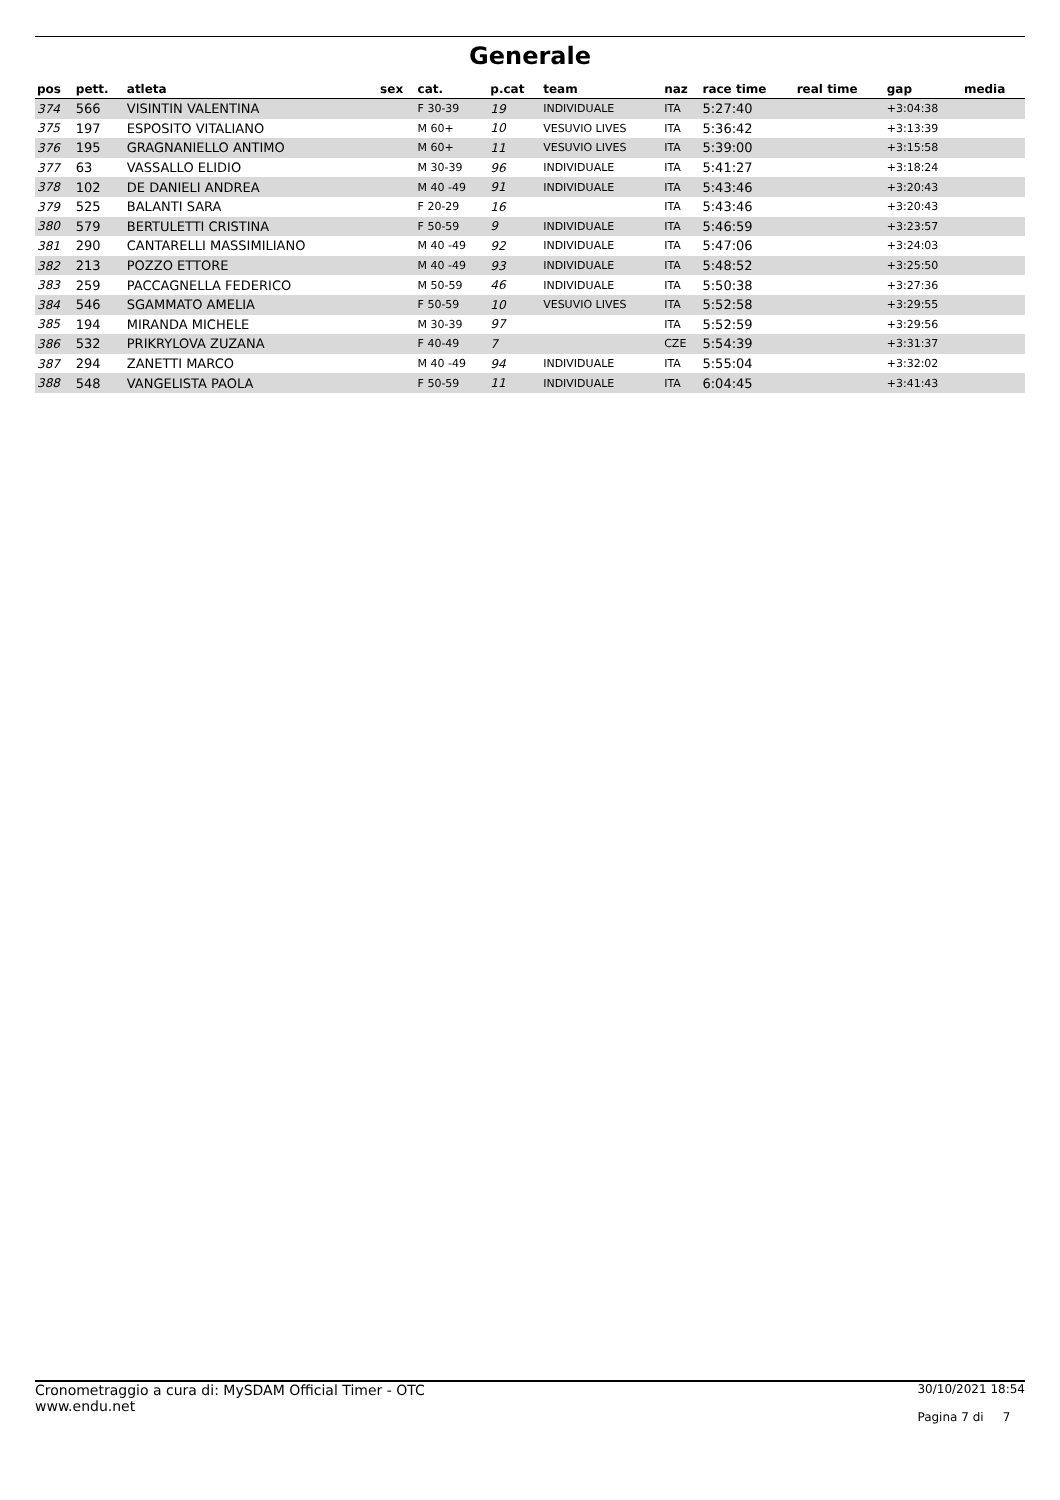Generale
| pos | pett. | atleta | sex | cat. | p.cat | team | naz | race time | real time | gap | media |
| --- | --- | --- | --- | --- | --- | --- | --- | --- | --- | --- | --- |
| 374 | 566 | VISINTIN VALENTINA | | F 30-39 | 19 | INDIVIDUALE | ITA | 5:27:40 | | +3:04:38 | |
| 375 | 197 | ESPOSITO VITALIANO | | M 60+ | 10 | VESUVIO LIVES | ITA | 5:36:42 | | +3:13:39 | |
| 376 | 195 | GRAGNANIELLO ANTIMO | | M 60+ | 11 | VESUVIO LIVES | ITA | 5:39:00 | | +3:15:58 | |
| 377 | 63 | VASSALLO ELIDIO | | M 30-39 | 96 | INDIVIDUALE | ITA | 5:41:27 | | +3:18:24 | |
| 378 | 102 | DE DANIELI ANDREA | | M 40 -49 | 91 | INDIVIDUALE | ITA | 5:43:46 | | +3:20:43 | |
| 379 | 525 | BALANTI SARA | | F 20-29 | 16 | | ITA | 5:43:46 | | +3:20:43 | |
| 380 | 579 | BERTULETTI CRISTINA | | F 50-59 | 9 | INDIVIDUALE | ITA | 5:46:59 | | +3:23:57 | |
| 381 | 290 | CANTARELLI MASSIMILIANO | | M 40 -49 | 92 | INDIVIDUALE | ITA | 5:47:06 | | +3:24:03 | |
| 382 | 213 | POZZO ETTORE | | M 40 -49 | 93 | INDIVIDUALE | ITA | 5:48:52 | | +3:25:50 | |
| 383 | 259 | PACCAGNELLA FEDERICO | | M 50-59 | 46 | INDIVIDUALE | ITA | 5:50:38 | | +3:27:36 | |
| 384 | 546 | SGAMMATO AMELIA | | F 50-59 | 10 | VESUVIO LIVES | ITA | 5:52:58 | | +3:29:55 | |
| 385 | 194 | MIRANDA MICHELE | | M 30-39 | 97 | | ITA | 5:52:59 | | +3:29:56 | |
| 386 | 532 | PRIKRYLOVA ZUZANA | | F 40-49 | 7 | | CZE | 5:54:39 | | +3:31:37 | |
| 387 | 294 | ZANETTI MARCO | | M 40 -49 | 94 | INDIVIDUALE | ITA | 5:55:04 | | +3:32:02 | |
| 388 | 548 | VANGELISTA PAOLA | | F 50-59 | 11 | INDIVIDUALE | ITA | 6:04:45 | | +3:41:43 | |
Cronometraggio a cura di: MySDAM Official Timer - OTC
www.endu.net
30/10/2021 18:54
Pagina 7 di 7